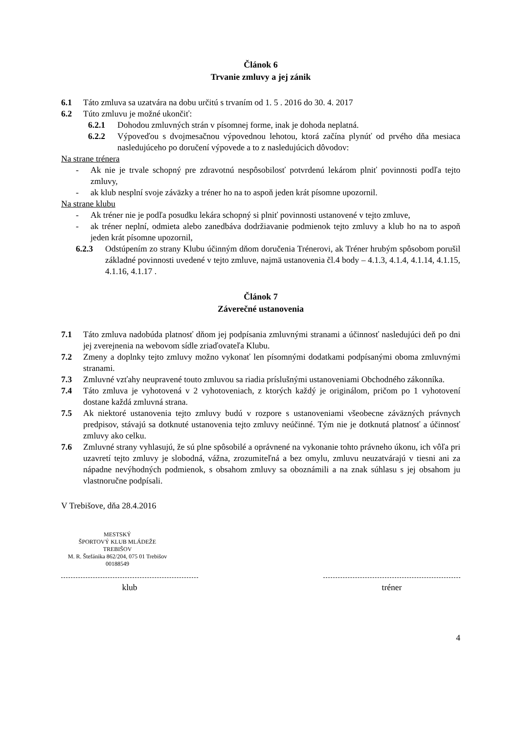Článok 6
Trvanie zmluvy a jej zánik
6.1 Táto zmluva sa uzatvára na dobu určitú s trvaním od 1. 5 . 2016 do 30. 4. 2017
6.2 Túto zmluvu je možné ukončiť:
6.2.1 Dohodou zmluvných strán v písomnej forme, inak je dohoda neplatná.
6.2.2 Výpoveďou s dvojmesačnou výpovednou lehotou, ktorá začína plynúť od prvého dňa mesiaca nasledujúceho po doručení výpovede a to z nasledujúcich dôvodov:
Na strane trénera
- Ak nie je trvale schopný pre zdravotnú nespôsobilosť potvrdenú lekárom plniť povinnosti podľa tejto zmluvy,
- ak klub nesplní svoje záväzky a tréner ho na to aspoň jeden krát písomne upozornil.
Na strane klubu
- Ak tréner nie je podľa posudku lekára schopný si plniť povinnosti ustanovené v tejto zmluve,
- ak tréner neplní, odmieta alebo zanedbáva dodržiavanie podmienok tejto zmluvy a klub ho na to aspoň jeden krát písomne upozornil,
6.2.3 Odstúpením zo strany Klubu účinným dňom doručenia Trénerovi, ak Tréner hrubým spôsobom porušil základné povinnosti uvedené v tejto zmluve, najmä ustanovenia čl.4 body – 4.1.3, 4.1.4, 4.1.14, 4.1.15, 4.1.16, 4.1.17 .
Článok 7
Záverečné ustanovenia
7.1 Táto zmluva nadobúda platnosť dňom jej podpísania zmluvnými stranami a účinnosť nasledujúci deň po dni jej zverejnenia na webovom sídle zriaďovateľa Klubu.
7.2 Zmeny a doplnky tejto zmluvy možno vykonať len písomnými dodatkami podpísanými oboma zmluvnými stranami.
7.3 Zmluvné vzťahy neupravené touto zmluvou sa riadia príslušnými ustanoveniami Obchodného zákonníka.
7.4 Táto zmluva je vyhotovená v 2 vyhotoveniach, z ktorých každý je originálom, pričom po 1 vyhotovení dostane každá zmluvná strana.
7.5 Ak niektoré ustanovenia tejto zmluvy budú v rozpore s ustanoveniami všeobecne záväzných právnych predpisov, stávajú sa dotknuté ustanovenia tejto zmluvy neúčinné. Tým nie je dotknutá platnosť a účinnosť zmluvy ako celku.
7.6 Zmluvné strany vyhlasujú, že sú plne spôsobilé a oprávnené na vykonanie tohto právneho úkonu, ich vôľa pri uzavretí tejto zmluvy je slobodná, vážna, zrozumiteľná a bez omylu, zmluvu neuzatvárajú v tiesni ani za nápadne nevýhodných podmienok, s obsahom zmluvy sa oboznámili a na znak súhlasu s jej obsahom ju vlastnoručne podpísali.
V Trebišove, dňa 28.4.2016
MESTSKÝ
ŠPORTOVÝ KLUB MLÁDEŽE
TREBIŠOV
M. R. Štefánika 862/204, 075 01 Trebišov
00188549
klub
tréner
4